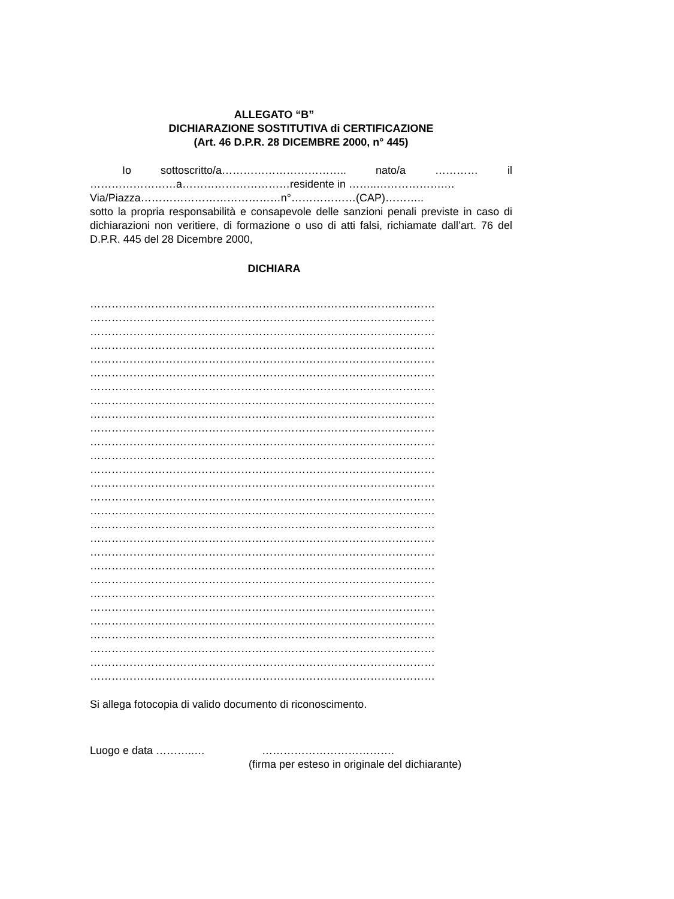ALLEGATO “B”
DICHIARAZIONE SOSTITUTIVA di CERTIFICAZIONE
(Art. 46 D.P.R. 28 DICEMBRE 2000, n° 445)
Io sottoscritto/a…………………………….. nato/a ………… il
……………………a…………………………residente in ……..……………….…
Via/Piazza…………………………………n°………………(CAP)………..
sotto la propria responsabilità e consapevole delle sanzioni penali previste in caso di dichiarazioni non veritiere, di formazione o uso di atti falsi, richiamate dall’art. 76 del D.P.R. 445 del 28 Dicembre 2000,
DICHIARA
……………………………………………………………………………………
……………………………………………………………………………………
……………………………………………………………………………………
……………………………………………………………………………………
……………………………………………………………………………………
……………………………………………………………………………………
……………………………………………………………………………………
……………………………………………………………………………………
……………………………………………………………………………………
……………………………………………………………………………………
……………………………………………………………………………………
……………………………………………………………………………………
……………………………………………………………………………………
……………………………………………………………………………………
……………………………………………………………………………………
……………………………………………………………………………………
……………………………………………………………………………………
……………………………………………………………………………………
……………………………………………………………………………………
……………………………………………………………………………………
……………………………………………………………………………………
……………………………………………………………………………………
……………………………………………………………………………………
……………………………………………………………………………………
……………………………………………………………………………………
……………………………………………………………………………………
……………………………………………………………………………………
……………………………………………………………………………………
Si allega fotocopia di valido documento di riconoscimento.
Luogo e data ………..… ……………………………….
(firma per esteso in originale del dichiarante)